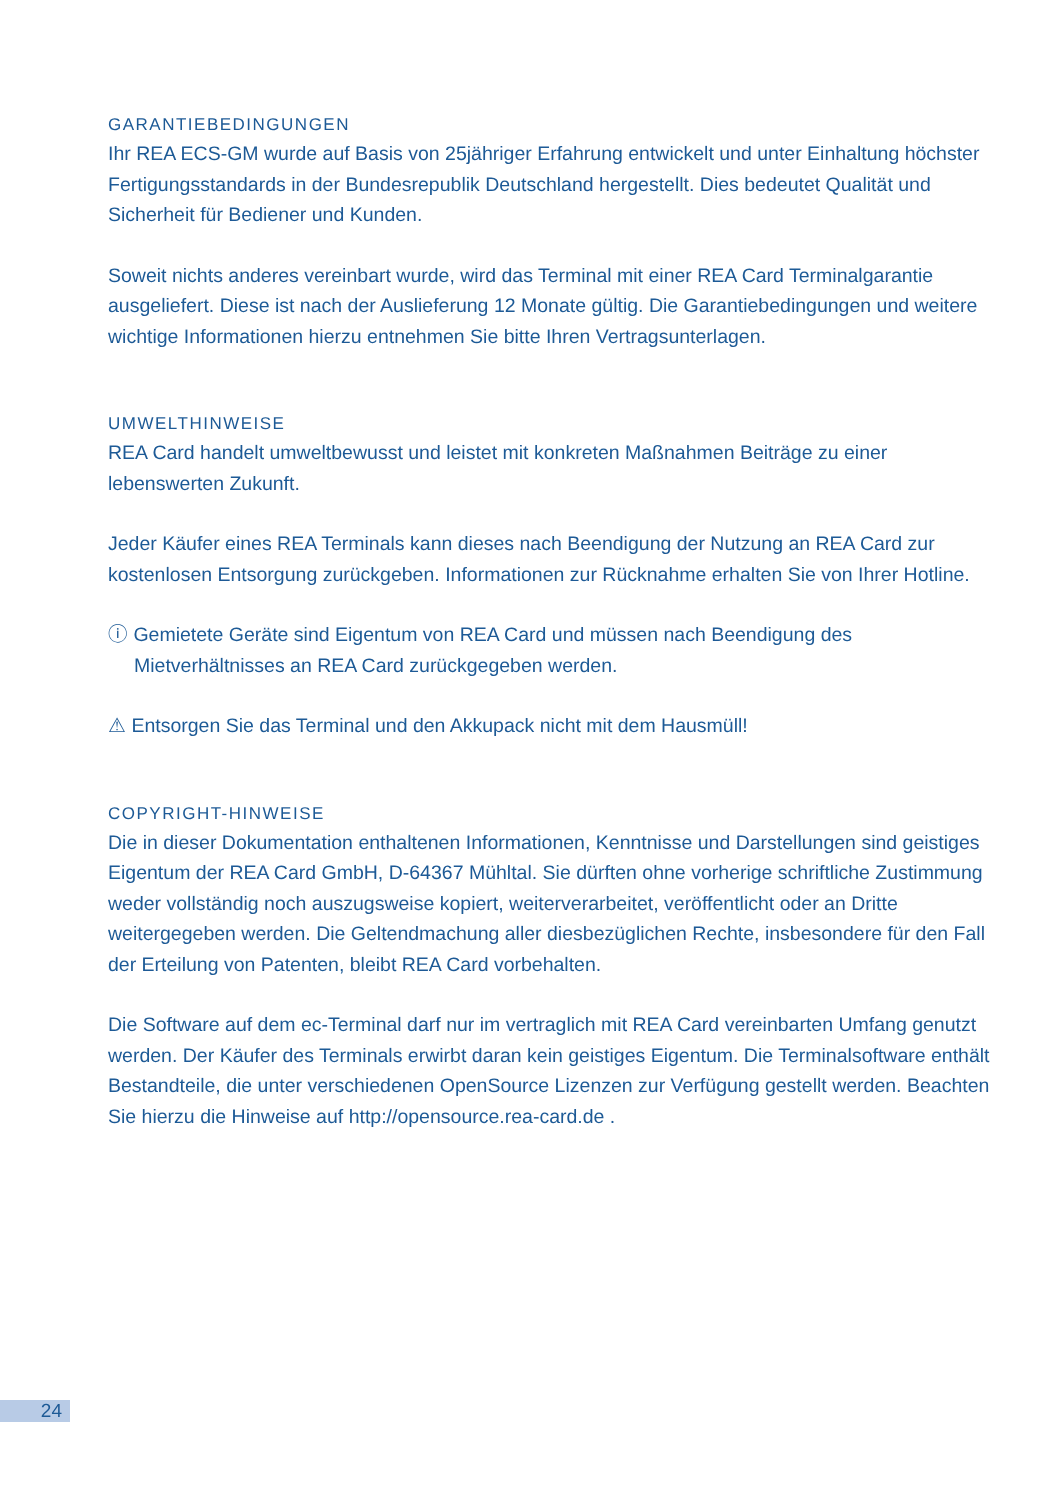GARANTIEBEDINGUNGEN
Ihr REA ECS-GM wurde auf Basis von 25jähriger Erfahrung entwickelt und unter Einhaltung höchster Fertigungsstandards in der Bundesrepublik Deutschland hergestellt. Dies bedeutet Qualität und Sicherheit für Bediener und Kunden.
Soweit nichts anderes vereinbart wurde, wird das Terminal mit einer REA Card Terminalgarantie ausgeliefert. Diese ist nach der Auslieferung 12 Monate gültig. Die Garantiebedingungen und weitere wichtige Informationen hierzu entnehmen Sie bitte Ihren Vertragsunterlagen.
UMWELTHINWEISE
REA Card handelt umweltbewusst und leistet mit konkreten Maßnahmen Beiträge zu einer lebenswerten Zukunft.
Jeder Käufer eines REA Terminals kann dieses nach Beendigung der Nutzung an REA Card zur kostenlosen Entsorgung zurückgeben. Informationen zur Rücknahme erhalten Sie von Ihrer Hotline.
ⓘ Gemietete Geräte sind Eigentum von REA Card und müssen nach Beendigung des Mietverhältnisses an REA Card zurückgegeben werden.
⚠ Entsorgen Sie das Terminal und den Akkupack nicht mit dem Hausmüll!
COPYRIGHT-HINWEISE
Die in dieser Dokumentation enthaltenen Informationen, Kenntnisse und Darstellungen sind geistiges Eigentum der REA Card GmbH, D-64367 Mühltal. Sie dürften ohne vorherige schriftliche Zustimmung weder vollständig noch auszugsweise kopiert, weiterverarbeitet, veröffentlicht oder an Dritte weitergegeben werden. Die Geltendmachung aller diesbezüglichen Rechte, insbesondere für den Fall der Erteilung von Patenten, bleibt REA Card vorbehalten.
Die Software auf dem ec-Terminal darf nur im vertraglich mit REA Card vereinbarten Umfang genutzt werden. Der Käufer des Terminals erwirbt daran kein geistiges Eigentum. Die Terminalsoftware enthält Bestandteile, die unter verschiedenen OpenSource Lizenzen zur Verfügung gestellt werden. Beachten Sie hierzu die Hinweise auf http://opensource.rea-card.de .
24